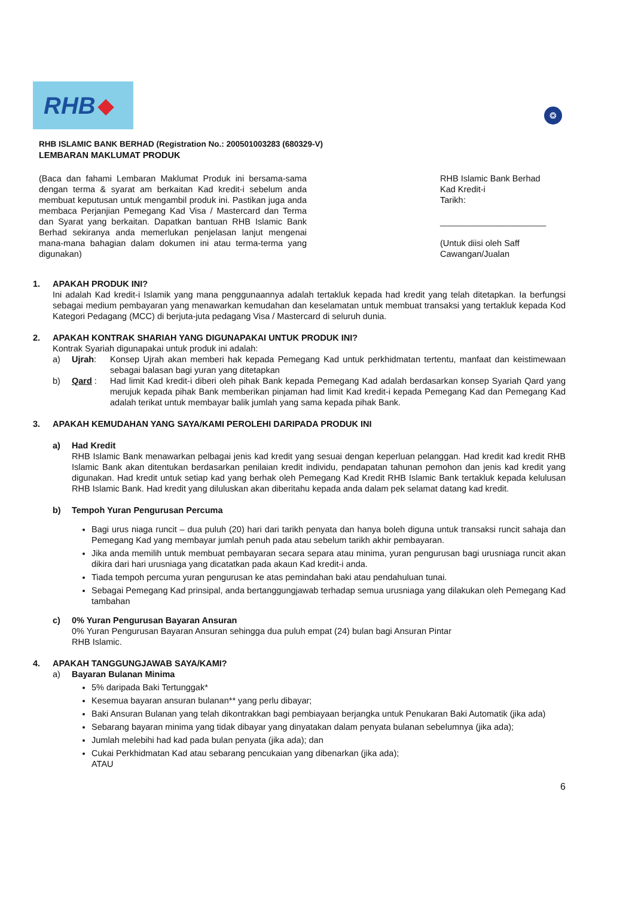RHB ◆
❂
RHB ISLAMIC BANK BERHAD (Registration No.: 200501003283 (680329-V)
LEMBARAN MAKLUMAT PRODUK
(Baca dan fahami Lembaran Maklumat Produk ini bersama-sama dengan terma & syarat am berkaitan Kad kredit-i sebelum anda membuat keputusan untuk mengambil produk ini. Pastikan juga anda membaca Perjanjian Pemegang Kad Visa / Mastercard dan Terma dan Syarat yang berkaitan. Dapatkan bantuan RHB Islamic Bank Berhad sekiranya anda memerlukan penjelasan lanjut mengenai mana-mana bahagian dalam dokumen ini atau terma-terma yang digunakan)
RHB Islamic Bank Berhad
Kad Kredit-i
Tarikh:
______________________
(Untuk diisi oleh Saff Cawangan/Jualan
1. APAKAH PRODUK INI?
Ini adalah Kad kredit-i Islamik yang mana penggunaannya adalah tertakluk kepada had kredit yang telah ditetapkan. Ia berfungsi sebagai medium pembayaran yang menawarkan kemudahan dan keselamatan untuk membuat transaksi yang tertakluk kepada Kod Kategori Pedagang (MCC) di berjuta-juta pedagang Visa / Mastercard di seluruh dunia.
2. APAKAH KONTRAK SHARIAH YANG DIGUNAPAKAI UNTUK PRODUK INI?
Kontrak Syariah digunapakai untuk produk ini adalah:
a) Ujrah: Konsep Ujrah akan memberi hak kepada Pemegang Kad untuk perkhidmatan tertentu, manfaat dan keistimewaan sebagai balasan bagi yuran yang ditetapkan
b) Qard : Had limit Kad kredit-i diberi oleh pihak Bank kepada Pemegang Kad adalah berdasarkan konsep Syariah Qard yang merujuk kepada pihak Bank memberikan pinjaman had limit Kad kredit-i kepada Pemegang Kad dan Pemegang Kad adalah terikat untuk membayar balik jumlah yang sama kepada pihak Bank.
3. APAKAH KEMUDAHAN YANG SAYA/KAMI PEROLEHI DARIPADA PRODUK INI
a) Had Kredit
RHB Islamic Bank menawarkan pelbagai jenis kad kredit yang sesuai dengan keperluan pelanggan. Had kredit kad kredit RHB Islamic Bank akan ditentukan berdasarkan penilaian kredit individu, pendapatan tahunan pemohon dan jenis kad kredit yang digunakan. Had kredit untuk setiap kad yang berhak oleh Pemegang Kad Kredit RHB Islamic Bank tertakluk kepada kelulusan RHB Islamic Bank. Had kredit yang diluluskan akan diberitahu kepada anda dalam pek selamat datang kad kredit.
b) Tempoh Yuran Pengurusan Percuma
Bagi urus niaga runcit – dua puluh (20) hari dari tarikh penyata dan hanya boleh diguna untuk transaksi runcit sahaja dan Pemegang Kad yang membayar jumlah penuh pada atau sebelum tarikh akhir pembayaran.
Jika anda memilih untuk membuat pembayaran secara separa atau minima, yuran pengurusan bagi urusniaga runcit akan dikira dari hari urusniaga yang dicatatkan pada akaun Kad kredit-i anda.
Tiada tempoh percuma yuran pengurusan ke atas pemindahan baki atau pendahuluan tunai.
Sebagai Pemegang Kad prinsipal, anda bertanggungjawab terhadap semua urusniaga yang dilakukan oleh Pemegang Kad tambahan
c) 0% Yuran Pengurusan Bayaran Ansuran
0% Yuran Pengurusan Bayaran Ansuran sehingga dua puluh empat (24) bulan bagi Ansuran Pintar
RHB Islamic.
4. APAKAH TANGGUNGJAWAB SAYA/KAMI?
a) Bayaran Bulanan Minima
5% daripada Baki Tertunggak*
Kesemua bayaran ansuran bulanan** yang perlu dibayar;
Baki Ansuran Bulanan yang telah dikontrakkan bagi pembiayaan berjangka untuk Penukaran Baki Automatik (jika ada)
Sebarang bayaran minima yang tidak dibayar yang dinyatakan dalam penyata bulanan sebelumnya (jika ada);
Jumlah melebihi had kad pada bulan penyata (jika ada); dan
Cukai Perkhidmatan Kad atau sebarang pencukaian yang dibenarkan (jika ada);
ATAU
6